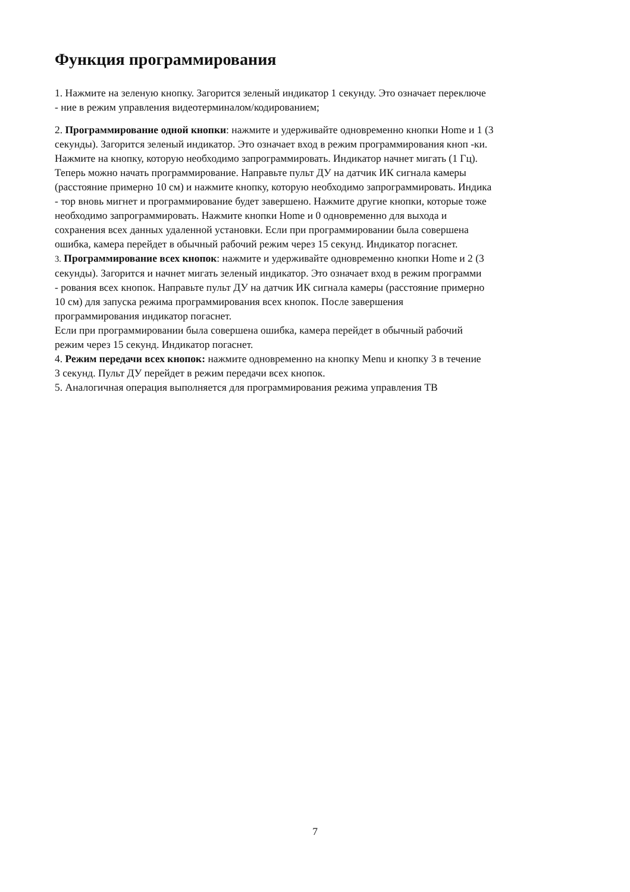Функция программирования
1. Нажмите на зеленую кнопку. Загорится зеленый индикатор 1 секунду. Это означает переключе
- ние в режим управления видеотерминалом/кодированием;
2. Программирование одной кнопки: нажмите и удерживайте одновременно кнопки Home и 1 (3
секунды). Загорится зеленый индикатор. Это означает вход в режим программирования кноп -ки.
Нажмите на кнопку, которую необходимо запрограммировать. Индикатор начнет мигать (1 Гц).
Теперь можно начать программирование. Направьте пульт ДУ на датчик ИК сигнала камеры
(расстояние примерно 10 см) и нажмите кнопку, которую необходимо запрограммировать. Индика
- тор вновь мигнет и программирование будет завершено. Нажмите другие кнопки, которые тоже
необходимо запрограммировать. Нажмите кнопки Home и 0 одновременно для выхода и
сохранения всех данных удаленной установки. Если при программировании была совершена
ошибка, камера перейдет в обычный рабочий режим через 15 секунд. Индикатор погаснет.
3. Программирование всех кнопок: нажмите и удерживайте одновременно кнопки Home и 2 (3
секунды). Загорится и начнет мигать зеленый индикатор. Это означает вход в режим программи
- рования всех кнопок. Направьте пульт ДУ на датчик ИК сигнала камеры (расстояние примерно
10 см) для запуска режима программирования всех кнопок. После завершения
программирования индикатор погаснет.
Если при программировании была совершена ошибка, камера перейдет в обычный рабочий
режим через 15 секунд. Индикатор погаснет.
4. Режим передачи всех кнопок: нажмите одновременно на кнопку Menu и кнопку 3 в течение
3 секунд. Пульт ДУ перейдет в режим передачи всех кнопок.
5. Аналогичная операция выполняется для программирования режима управления ТВ
7